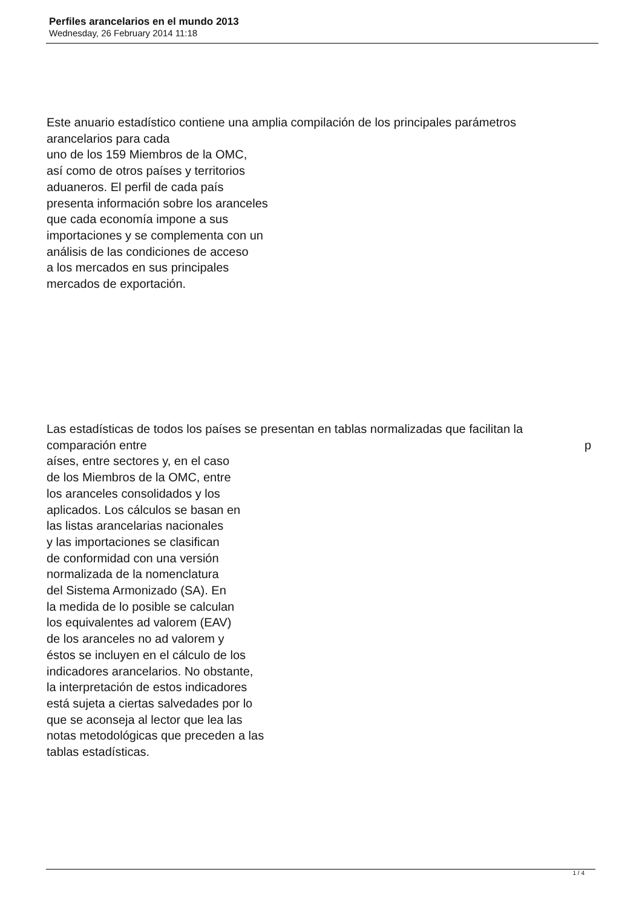Perfiles arancelarios en el mundo 2013
Wednesday, 26 February 2014 11:18
Este anuario estadístico contiene una amplia compilación de los principales parámetros
arancelarios para cada
uno de los 159 Miembros de la OMC,
así como de otros países y territorios
aduaneros. El perfil de cada país
presenta información sobre los aranceles
que cada economía impone a sus
importaciones y se complementa con un
análisis de las condiciones de acceso
a los mercados en sus principales
mercados de exportación.
Las estadísticas de todos los países se presentan en tablas normalizadas que facilitan la
comparación entre p
aíses, entre sectores y, en el caso
de los Miembros de la OMC, entre
los aranceles consolidados y los
aplicados. Los cálculos se basan en
las listas arancelarias nacionales
y las importaciones se clasifican
de conformidad con una versión
normalizada de la nomenclatura
del Sistema Armonizado (SA). En
la medida de lo posible se calculan
los equivalentes ad valorem (EAV)
de los aranceles no ad valorem y
éstos se incluyen en el cálculo de los
indicadores arancelarios. No obstante,
la interpretación de estos indicadores
está sujeta a ciertas salvedades por lo
que se aconseja al lector que lea las
notas metodológicas que preceden a las
tablas estadísticas.
1 / 4